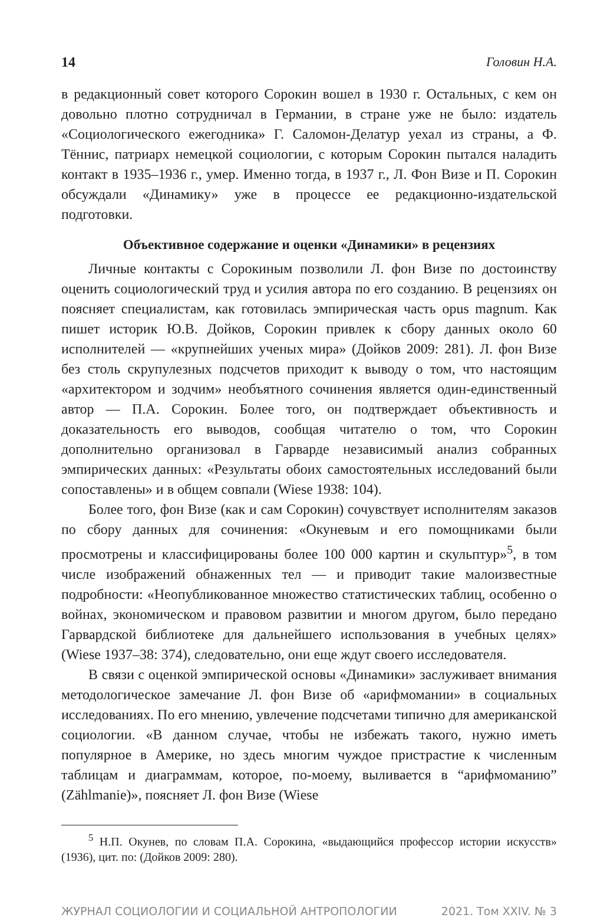14 Головин Н.А.
в редакционный совет которого Сорокин вошел в 1930 г. Остальных, с кем он довольно плотно сотрудничал в Германии, в стране уже не было: издатель «Социологического ежегодника» Г. Саломон-Делатур уехал из страны, а Ф. Тённис, патриарх немецкой социологии, с которым Сорокин пытался наладить контакт в 1935–1936 г., умер. Именно тогда, в 1937 г., Л. Фон Визе и П. Сорокин обсуждали «Динамику» уже в процессе ее редакционно-издательской подготовки.
Объективное содержание и оценки «Динамики» в рецензиях
Личные контакты с Сорокиным позволили Л. фон Визе по достоинству оценить социологический труд и усилия автора по его созданию. В рецензиях он поясняет специалистам, как готовилась эмпирическая часть opus magnum. Как пишет историк Ю.В. Дойков, Сорокин привлек к сбору данных около 60 исполнителей — «крупнейших ученых мира» (Дойков 2009: 281). Л. фон Визе без столь скрупулезных подсчетов приходит к выводу о том, что настоящим «архитектором и зодчим» необъятного сочинения является один-единственный автор — П.А. Сорокин. Более того, он подтверждает объективность и доказательность его выводов, сообщая читателю о том, что Сорокин дополнительно организовал в Гарварде независимый анализ собранных эмпирических данных: «Результаты обоих самостоятельных исследований были сопоставлены» и в общем совпали (Wiese 1938: 104).
Более того, фон Визе (как и сам Сорокин) сочувствует исполнителям заказов по сбору данных для сочинения: «Окуневым и его помощниками были просмотрены и классифицированы более 100 000 картин и скульптур»<sup>5</sup>, в том числе изображений обнаженных тел — и приводит такие малоизвестные подробности: «Неопубликованное множество статистических таблиц, особенно о войнах, экономическом и правовом развитии и многом другом, было передано Гарвардской библиотеке для дальнейшего использования в учебных целях» (Wiese 1937–38: 374), следовательно, они еще ждут своего исследователя.
В связи с оценкой эмпирической основы «Динамики» заслуживает внимания методологическое замечание Л. фон Визе об «арифмомании» в социальных исследованиях. По его мнению, увлечение подсчетами типично для американской социологии. «В данном случае, чтобы не избежать такого, нужно иметь популярное в Америке, но здесь многим чуждое пристрастие к численным таблицам и диаграммам, которое, по-моему, выливается в “арифмоманию” (Zählmanie)», поясняет Л. фон Визе (Wiese
<sup>5</sup> Н.П. Окунев, по словам П.А. Сорокина, «выдающийся профессор истории искусств» (1936), цит. по: (Дойков 2009: 280).
ЖУРНАЛ СОЦИОЛОГИИ И СОЦИАЛЬНОЙ АНТРОПОЛОГИИ 2021. Том XXIV. № 3